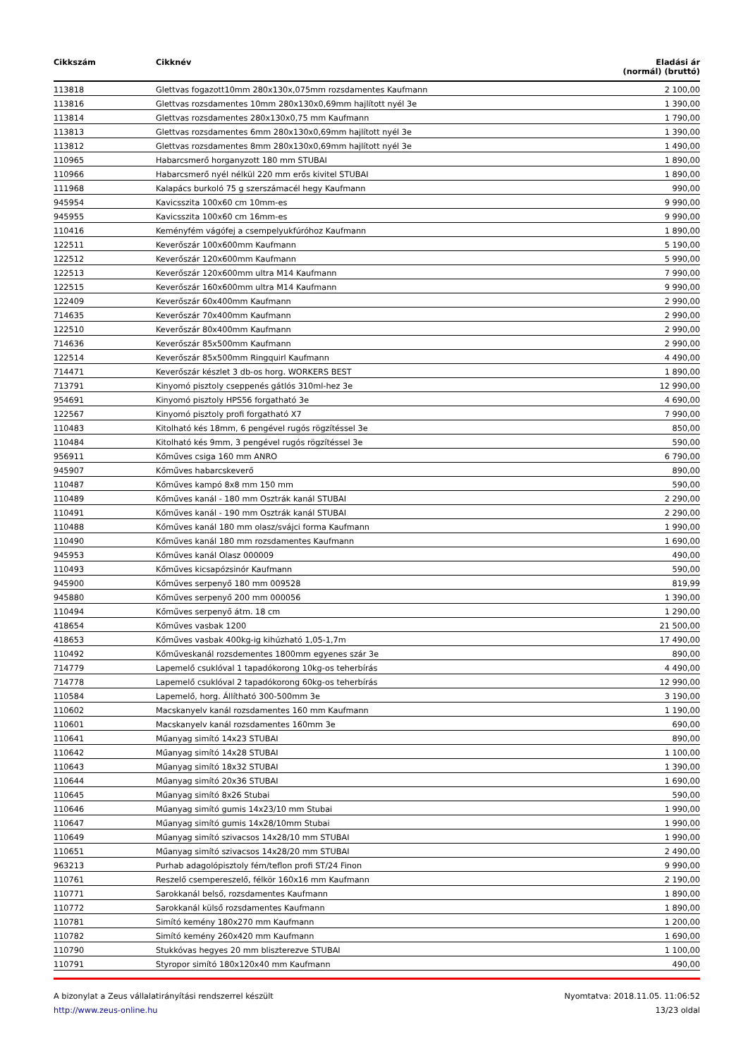| Cikkszám | Cikknév | Eladási ár (normál) (bruttó) |
| --- | --- | --- |
| 113818 | Glettvas fogazott10mm 280x130x,075mm rozsdamentes Kaufmann | 2 100,00 |
| 113816 | Glettvas rozsdamentes 10mm 280x130x0,69mm hajlított nyél 3e | 1 390,00 |
| 113814 | Glettvas rozsdamentes 280x130x0,75 mm Kaufmann | 1 790,00 |
| 113813 | Glettvas rozsdamentes 6mm 280x130x0,69mm hajlított nyél 3e | 1 390,00 |
| 113812 | Glettvas rozsdamentes 8mm 280x130x0,69mm hajlított nyél 3e | 1 490,00 |
| 110965 | Habarcsmerő horganyzott 180 mm STUBAI | 1 890,00 |
| 110966 | Habarcsmerő nyél nélkül 220 mm erős kivitel STUBAI | 1 890,00 |
| 111968 | Kalapács burkoló 75 g szerszámacél hegy Kaufmann | 990,00 |
| 945954 | Kavicsszita 100x60 cm 10mm-es | 9 990,00 |
| 945955 | Kavicsszita 100x60 cm 16mm-es | 9 990,00 |
| 110416 | Keményfém vágófej a csempelyukfúróhoz Kaufmann | 1 890,00 |
| 122511 | Keverőszár 100x600mm Kaufmann | 5 190,00 |
| 122512 | Keverőszár 120x600mm Kaufmann | 5 990,00 |
| 122513 | Keverőszár 120x600mm ultra M14 Kaufmann | 7 990,00 |
| 122515 | Keverőszár 160x600mm ultra M14 Kaufmann | 9 990,00 |
| 122409 | Keverőszár 60x400mm Kaufmann | 2 990,00 |
| 714635 | Keverőszár 70x400mm Kaufmann | 2 990,00 |
| 122510 | Keverőszár 80x400mm Kaufmann | 2 990,00 |
| 714636 | Keverőszár 85x500mm Kaufmann | 2 990,00 |
| 122514 | Keverőszár 85x500mm Ringquirl Kaufmann | 4 490,00 |
| 714471 | Keverőszár készlet 3 db-os horg. WORKERS BEST | 1 890,00 |
| 713791 | Kinyomó pisztoly cseppenés gátlós 310ml-hez 3e | 12 990,00 |
| 954691 | Kinyomó pisztoly HPS56 forgatható 3e | 4 690,00 |
| 122567 | Kinyomó pisztoly profi forgatható X7 | 7 990,00 |
| 110483 | Kitolható kés 18mm, 6 pengével rugós rögzítéssel 3e | 850,00 |
| 110484 | Kitolható kés 9mm, 3 pengével rugós rögzítéssel 3e | 590,00 |
| 956911 | Kőműves csiga 160 mm ANRO | 6 790,00 |
| 945907 | Kőműves habarcskeverő | 890,00 |
| 110487 | Kőműves kampó 8x8 mm 150 mm | 590,00 |
| 110489 | Kőműves kanál - 180 mm Osztrák kanál STUBAI | 2 290,00 |
| 110491 | Kőműves kanál - 190 mm Osztrák kanál STUBAI | 2 290,00 |
| 110488 | Kőműves kanál 180 mm olasz/svájci forma Kaufmann | 1 990,00 |
| 110490 | Kőműves kanál 180 mm rozsdamentes Kaufmann | 1 690,00 |
| 945953 | Kőműves kanál Olasz 000009 | 490,00 |
| 110493 | Kőműves kicsapózsinór Kaufmann | 590,00 |
| 945900 | Kőműves serpenyő 180 mm 009528 | 819,99 |
| 945880 | Kőműves serpenyő 200 mm 000056 | 1 390,00 |
| 110494 | Kőműves serpenyő átm. 18 cm | 1 290,00 |
| 418654 | Kőműves vasbak 1200 | 21 500,00 |
| 418653 | Kőműves vasbak 400kg-ig kihúzható 1,05-1,7m | 17 490,00 |
| 110492 | Kőműveskanál rozsdementes 1800mm egyenes szár 3e | 890,00 |
| 714779 | Lapemelő csuklóval 1 tapadókorong 10kg-os teherbírás | 4 490,00 |
| 714778 | Lapemelő csuklóval 2 tapadókorong 60kg-os teherbírás | 12 990,00 |
| 110584 | Lapemelő, horg. Állítható 300-500mm 3e | 3 190,00 |
| 110602 | Macskanyelv kanál rozsdamentes 160 mm Kaufmann | 1 190,00 |
| 110601 | Macskanyelv kanál rozsdamentes 160mm 3e | 690,00 |
| 110641 | Műanyag simító 14x23 STUBAI | 890,00 |
| 110642 | Műanyag simító 14x28 STUBAI | 1 100,00 |
| 110643 | Műanyag simító 18x32 STUBAI | 1 390,00 |
| 110644 | Műanyag simító 20x36 STUBAI | 1 690,00 |
| 110645 | Műanyag simító 8x26 Stubai | 590,00 |
| 110646 | Műanyag simító gumis 14x23/10 mm Stubai | 1 990,00 |
| 110647 | Műanyag simító gumis 14x28/10mm Stubai | 1 990,00 |
| 110649 | Műanyag simító szivacsos 14x28/10 mm STUBAI | 1 990,00 |
| 110651 | Műanyag simító szivacsos 14x28/20 mm STUBAI | 2 490,00 |
| 963213 | Purhab adagolópisztoly fém/teflon profi ST/24 Finon | 9 990,00 |
| 110761 | Reszelő csempereszelő, félkör 160x16 mm Kaufmann | 2 190,00 |
| 110771 | Sarokkanál belső, rozsdamentes Kaufmann | 1 890,00 |
| 110772 | Sarokkanál külső rozsdamentes Kaufmann | 1 890,00 |
| 110781 | Simító kemény 180x270 mm Kaufmann | 1 200,00 |
| 110782 | Simító kemény 260x420 mm Kaufmann | 1 690,00 |
| 110790 | Stukkóvas hegyes 20 mm bliszterezve STUBAI | 1 100,00 |
| 110791 | Styropor simító 180x120x40 mm Kaufmann | 490,00 |
A bizonylat a Zeus vállalatirányítási rendszerrel készült
http://www.zeus-online.hu
Nyomtatva: 2018.11.05. 11:06:52
13/23 oldal